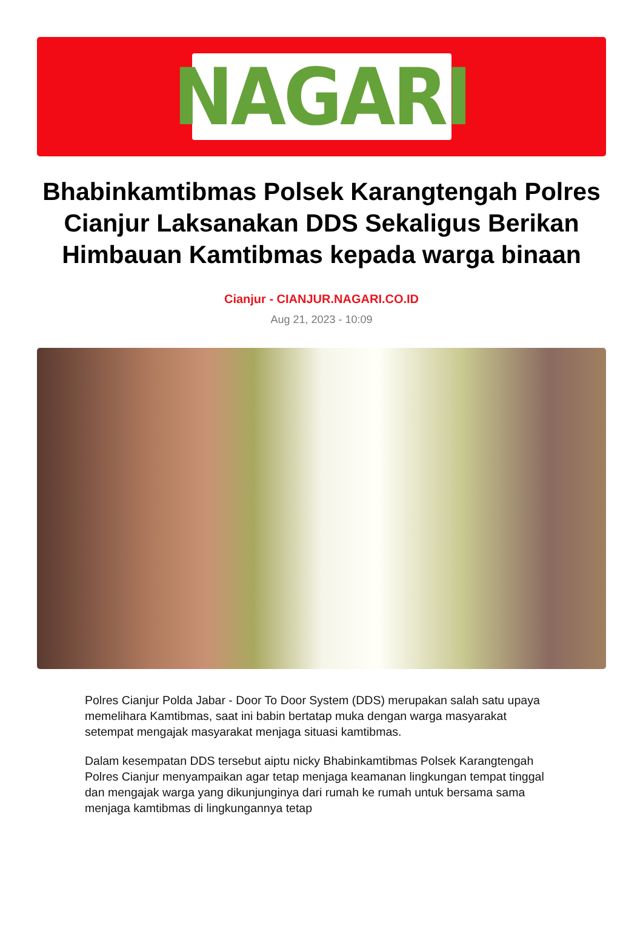NAGARI
Bhabinkamtibmas Polsek Karangtengah Polres Cianjur Laksanakan DDS Sekaligus Berikan Himbauan Kamtibmas kepada warga binaan
Cianjur - CIANJUR.NAGARI.CO.ID
Aug 21, 2023 - 10:09
Polres Cianjur Polda Jabar - Door To Door System (DDS) merupakan salah satu upaya memelihara Kamtibmas, saat ini babin bertatap muka dengan warga masyarakat setempat mengajak masyarakat menjaga situasi kamtibmas.
Dalam kesempatan DDS tersebut aiptu nicky Bhabinkamtibmas Polsek Karangtengah Polres Cianjur menyampaikan agar tetap menjaga keamanan lingkungan tempat tinggal dan mengajak warga yang dikunjunginya dari rumah ke rumah untuk bersama sama menjaga kamtibmas di lingkungannya tetap